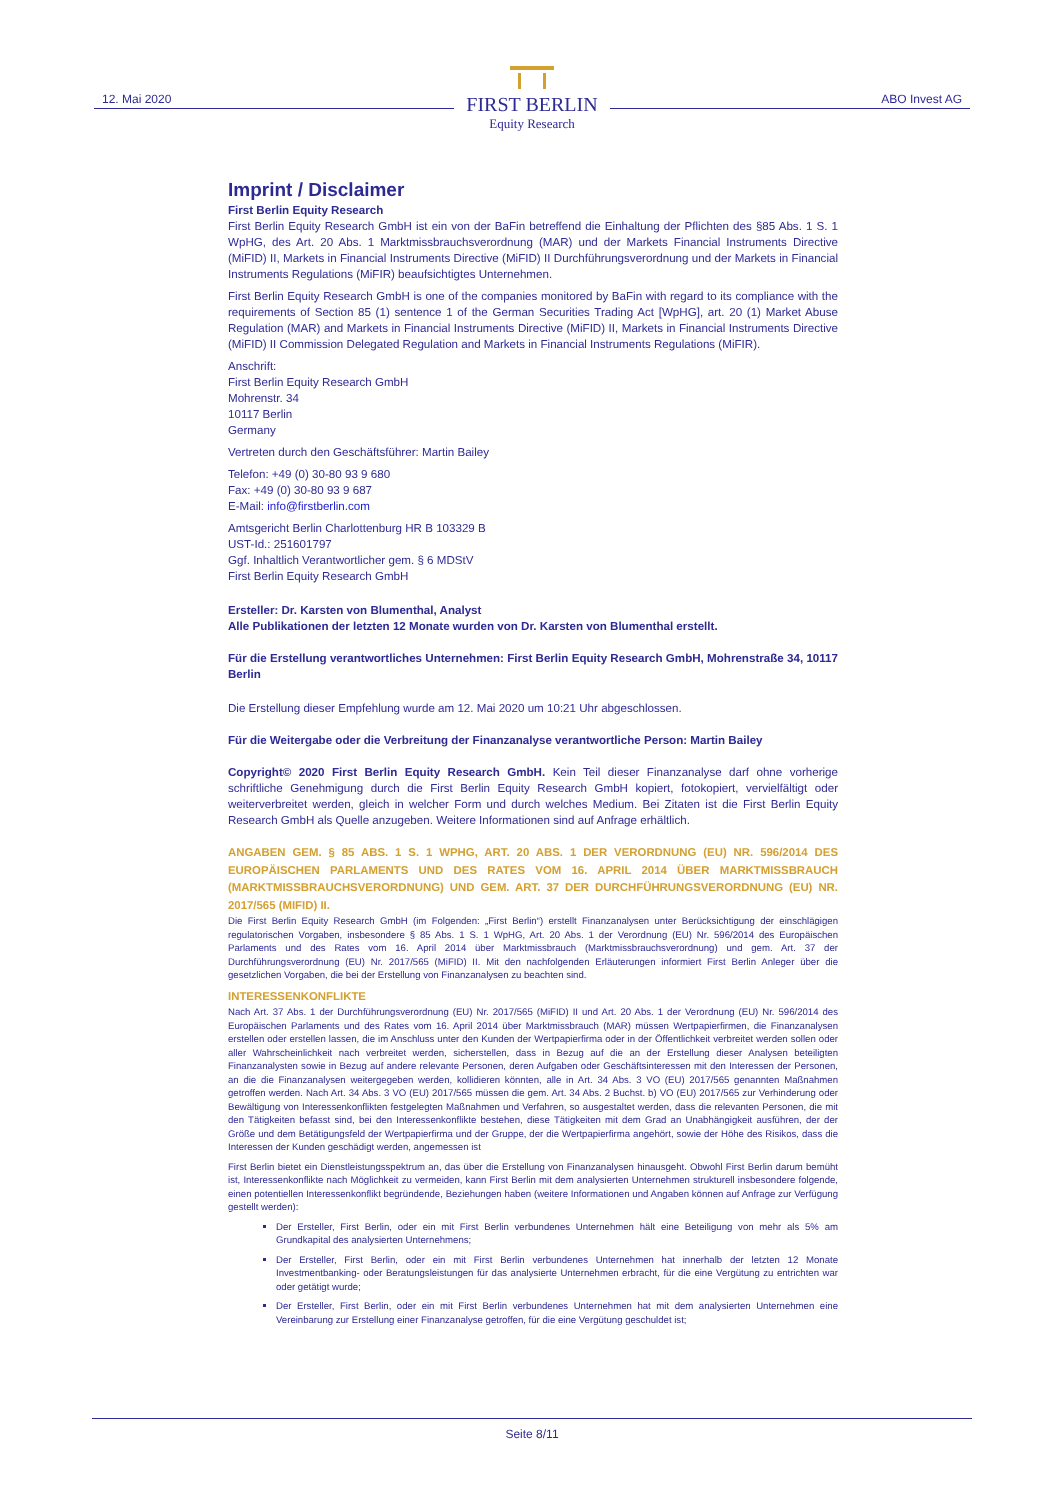12. Mai 2020
FIRST BERLIN
Equity Research
ABO Invest AG
Imprint / Disclaimer
First Berlin Equity Research
First Berlin Equity Research GmbH ist ein von der BaFin betreffend die Einhaltung der Pflichten des §85 Abs. 1 S. 1 WpHG, des Art. 20 Abs. 1 Marktmissbrauchsverordnung (MAR) und der Markets Financial Instruments Directive (MiFID) II, Markets in Financial Instruments Directive (MiFID) II Durchführungsverordnung und der Markets in Financial Instruments Regulations (MiFIR) beaufsichtigtes Unternehmen.
First Berlin Equity Research GmbH is one of the companies monitored by BaFin with regard to its compliance with the requirements of Section 85 (1) sentence 1 of the German Securities Trading Act [WpHG], art. 20 (1) Market Abuse Regulation (MAR) and Markets in Financial Instruments Directive (MiFID) II, Markets in Financial Instruments Directive (MiFID) II Commission Delegated Regulation and Markets in Financial Instruments Regulations (MiFIR).
Anschrift:
First Berlin Equity Research GmbH
Mohrenstr. 34
10117 Berlin
Germany
Vertreten durch den Geschäftsführer: Martin Bailey
Telefon: +49 (0) 30-80 93 9 680
Fax: +49 (0) 30-80 93 9 687
E-Mail: info@firstberlin.com
Amtsgericht Berlin Charlottenburg HR B 103329 B
UST-Id.: 251601797
Ggf. Inhaltlich Verantwortlicher gem. § 6 MDStV
First Berlin Equity Research GmbH
Ersteller: Dr. Karsten von Blumenthal, Analyst
Alle Publikationen der letzten 12 Monate wurden von Dr. Karsten von Blumenthal erstellt.
Für die Erstellung verantwortliches Unternehmen: First Berlin Equity Research GmbH, Mohrenstraße 34, 10117 Berlin
Die Erstellung dieser Empfehlung wurde am 12. Mai 2020 um 10:21 Uhr abgeschlossen.
Für die Weitergabe oder die Verbreitung der Finanzanalyse verantwortliche Person: Martin Bailey
Copyright© 2020 First Berlin Equity Research GmbH. Kein Teil dieser Finanzanalyse darf ohne vorherige schriftliche Genehmigung durch die First Berlin Equity Research GmbH kopiert, fotokopiert, vervielfältigt oder weiterverbreitet werden, gleich in welcher Form und durch welches Medium. Bei Zitaten ist die First Berlin Equity Research GmbH als Quelle anzugeben. Weitere Informationen sind auf Anfrage erhältlich.
ANGABEN GEM. § 85 ABS. 1 S. 1 WPHG, ART. 20 ABS. 1 DER VERORDNUNG (EU) NR. 596/2014 DES EUROPÄISCHEN PARLAMENTS UND DES RATES VOM 16. APRIL 2014 ÜBER MARKTMISSBRAUCH (MARKTMISSBRAUCHSVERORDNUNG) UND GEM. ART. 37 DER DURCHFÜHRUNGSVERORDNUNG (EU) NR. 2017/565 (MIFID) II.
Die First Berlin Equity Research GmbH (im Folgenden: „First Berlin“) erstellt Finanzanalysen unter Berücksichtigung der einschlägigen regulatorischen Vorgaben, insbesondere § 85 Abs. 1 S. 1 WpHG, Art. 20 Abs. 1 der Verordnung (EU) Nr. 596/2014 des Europäischen Parlaments und des Rates vom 16. April 2014 über Marktmissbrauch (Marktmissbrauchsverordnung) und gem. Art. 37 der Durchführungsverordnung (EU) Nr. 2017/565 (MiFID) II. Mit den nachfolgenden Erläuterungen informiert First Berlin Anleger über die gesetzlichen Vorgaben, die bei der Erstellung von Finanzanalysen zu beachten sind.
INTERESSENKONFLIKTE
Nach Art. 37 Abs. 1 der Durchführungsverordnung (EU) Nr. 2017/565 (MiFID) II und Art. 20 Abs. 1 der Verordnung (EU) Nr. 596/2014 des Europäischen Parlaments und des Rates vom 16. April 2014 über Marktmissbrauch (MAR) müssen Wertpapierfirmen, die Finanzanalysen erstellen oder erstellen lassen, die im Anschluss unter den Kunden der Wertpapierfirma oder in der Öffentlichkeit verbreitet werden sollen oder aller Wahrscheinlichkeit nach verbreitet werden, sicherstellen, dass in Bezug auf die an der Erstellung dieser Analysen beteiligten Finanzanalysten sowie in Bezug auf andere relevante Personen, deren Aufgaben oder Geschäftsinteressen mit den Interessen der Personen, an die die Finanzanalysen weitergegeben werden, kollidieren könnten, alle in Art. 34 Abs. 3 VO (EU) 2017/565 genannten Maßnahmen getroffen werden. Nach Art. 34 Abs. 3 VO (EU) 2017/565 müssen die gem. Art. 34 Abs. 2 Buchst. b) VO (EU) 2017/565 zur Verhinderung oder Bewältigung von Interessenkonflikten festgelegten Maßnahmen und Verfahren, so ausgestaltet werden, dass die relevanten Personen, die mit den Tätigkeiten befasst sind, bei den Interessenkonflikte bestehen, diese Tätigkeiten mit dem Grad an Unabhängigkeit ausführen, der der Größe und dem Betätigungsfeld der Wertpapierfirma und der Gruppe, der die Wertpapierfirma angehört, sowie der Höhe des Risikos, dass die Interessen der Kunden geschädigt werden, angemessen ist
First Berlin bietet ein Dienstleistungsspektrum an, das über die Erstellung von Finanzanalysen hinausgeht. Obwohl First Berlin darum bemüht ist, Interessenkonflikte nach Möglichkeit zu vermeiden, kann First Berlin mit dem analysierten Unternehmen strukturell insbesondere folgende, einen potentiellen Interessenkonflikt begründende, Beziehungen haben (weitere Informationen und Angaben können auf Anfrage zur Verfügung gestellt werden):
Der Ersteller, First Berlin, oder ein mit First Berlin verbundenes Unternehmen hält eine Beteiligung von mehr als 5% am Grundkapital des analysierten Unternehmens;
Der Ersteller, First Berlin, oder ein mit First Berlin verbundenes Unternehmen hat innerhalb der letzten 12 Monate Investmentbanking- oder Beratungsleistungen für das analysierte Unternehmen erbracht, für die eine Vergütung zu entrichten war oder getätigt wurde;
Der Ersteller, First Berlin, oder ein mit First Berlin verbundenes Unternehmen hat mit dem analysierten Unternehmen eine Vereinbarung zur Erstellung einer Finanzanalyse getroffen, für die eine Vergütung geschuldet ist;
Seite 8/11